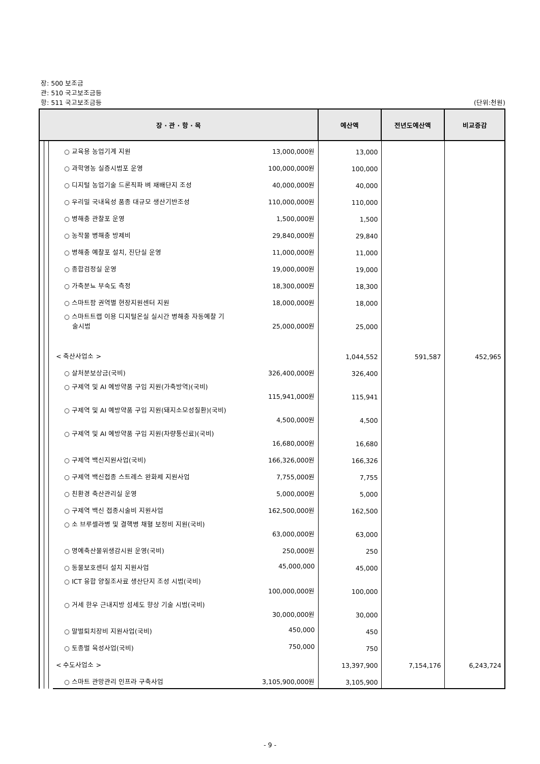장: 500 보조금
관: 510 국고보조금등
항: 511 국고보조금등 (단위:천원)
| 장 · 관 · 항 · 목 | | | | 예산액 | 전년도예산액 | 비교증감 |
| --- | --- | --- | --- | --- | --- | --- |
| | | | ○ 교육용 농업기계 지원 13,000,000원 | 13,000 | | |
| | | | ○ 과학영농 실증시범포 운영 100,000,000원 | 100,000 | | |
| | | | ○ 디지털 농업기술 드론직파 벼 재배단지 조성 40,000,000원 | 40,000 | | |
| | | | ○ 우리밀 국내육성 품종 대규모 생산기반조성 110,000,000원 | 110,000 | | |
| | | | ○ 병해충 관찰포 운영 1,500,000원 | 1,500 | | |
| | | | ○ 농작물 병해충 방제비 29,840,000원 | 29,840 | | |
| | | | ○ 병해충 예찰포 설치, 진단실 운영 11,000,000원 | 11,000 | | |
| | | | ○ 종합검정실 운영 19,000,000원 | 19,000 | | |
| | | | ○ 가축분뇨 부숙도 측정 18,300,000원 | 18,300 | | |
| | | | ○ 스마트팜 권역별 현장지원센터 지원 18,000,000원 | 18,000 | | |
| | | | ○ 스마트트랩 이용 디지털온실 실시간 병해충 자동예찰 기 술시범 25,000,000원 | 25,000 | | |
| | | | < 축산사업소 > | 1,044,552 | 591,587 | 452,965 |
| | | | ○ 살처분보상금(국비) 326,400,000원 | 326,400 | | |
| | | | ○ 구제역 및 AI 예방약품 구입 지원(가축방역)(국비) 115,941,000원 | 115,941 | | |
| | | | ○ 구제역 및 AI 예방약품 구입 지원(돼지소모성질환)(국비) 4,500,000원 | 4,500 | | |
| | | | ○ 구제역 및 AI 예방약품 구입 지원(차량통신료)(국비) 16,680,000원 | 16,680 | | |
| | | | ○ 구제역 백신지원사업(국비) 166,326,000원 | 166,326 | | |
| | | | ○ 구제역 백신접종 스트레스 완화제 지원사업 7,755,000원 | 7,755 | | |
| | | | ○ 친환경 축산관리실 운영 5,000,000원 | 5,000 | | |
| | | | ○ 구제역 백신 접종시술비 지원사업 162,500,000원 | 162,500 | | |
| | | | ○ 소 브루셀라병 및 결핵병 채혈 보정비 지원(국비) 63,000,000원 | 63,000 | | |
| | | | ○ 명예축산물위생감시원 운영(국비) 250,000원 | 250 | | |
| | | | ○ 동물보호센터 설치 지원사업 45,000,000 | 45,000 | | |
| | | | ○ ICT 융합 양질조사료 생산단지 조성 시범(국비) 100,000,000원 | 100,000 | | |
| | | | ○ 거세 한우 근내지방 섬세도 향상 기술 시범(국비) 30,000,000원 | 30,000 | | |
| | | | ○ 말벌퇴치장비 지원사업(국비) 450,000 | 450 | | |
| | | | ○ 토종벌 육성사업(국비) 750,000 | 750 | | |
| | | | < 수도사업소 > | 13,397,900 | 7,154,176 | 6,243,724 |
| | | | ○ 스마트 관망관리 인프라 구축사업 3,105,900,000원 | 3,105,900 | | |
- 9 -